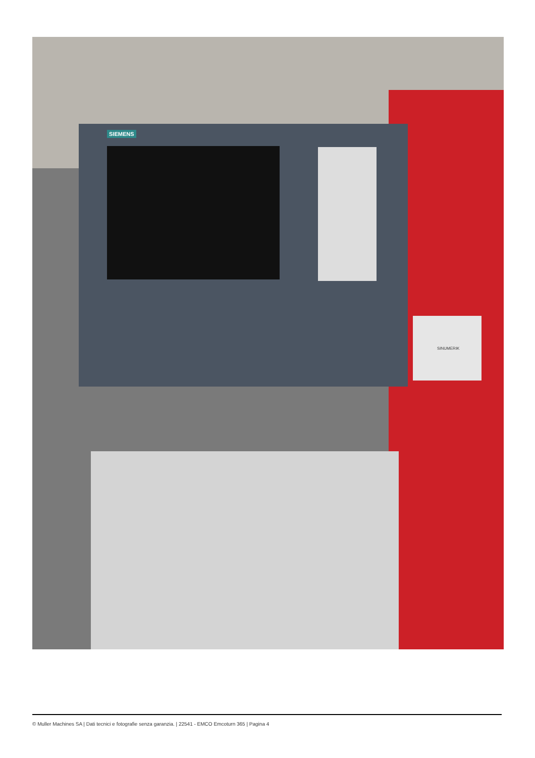SIEMENS
SINUMERIK
© Muller Machines SA | Dati tecnici e fotografie senza garanzia. | 22541 - EMCO Emcoturn 365 | Pagina 4